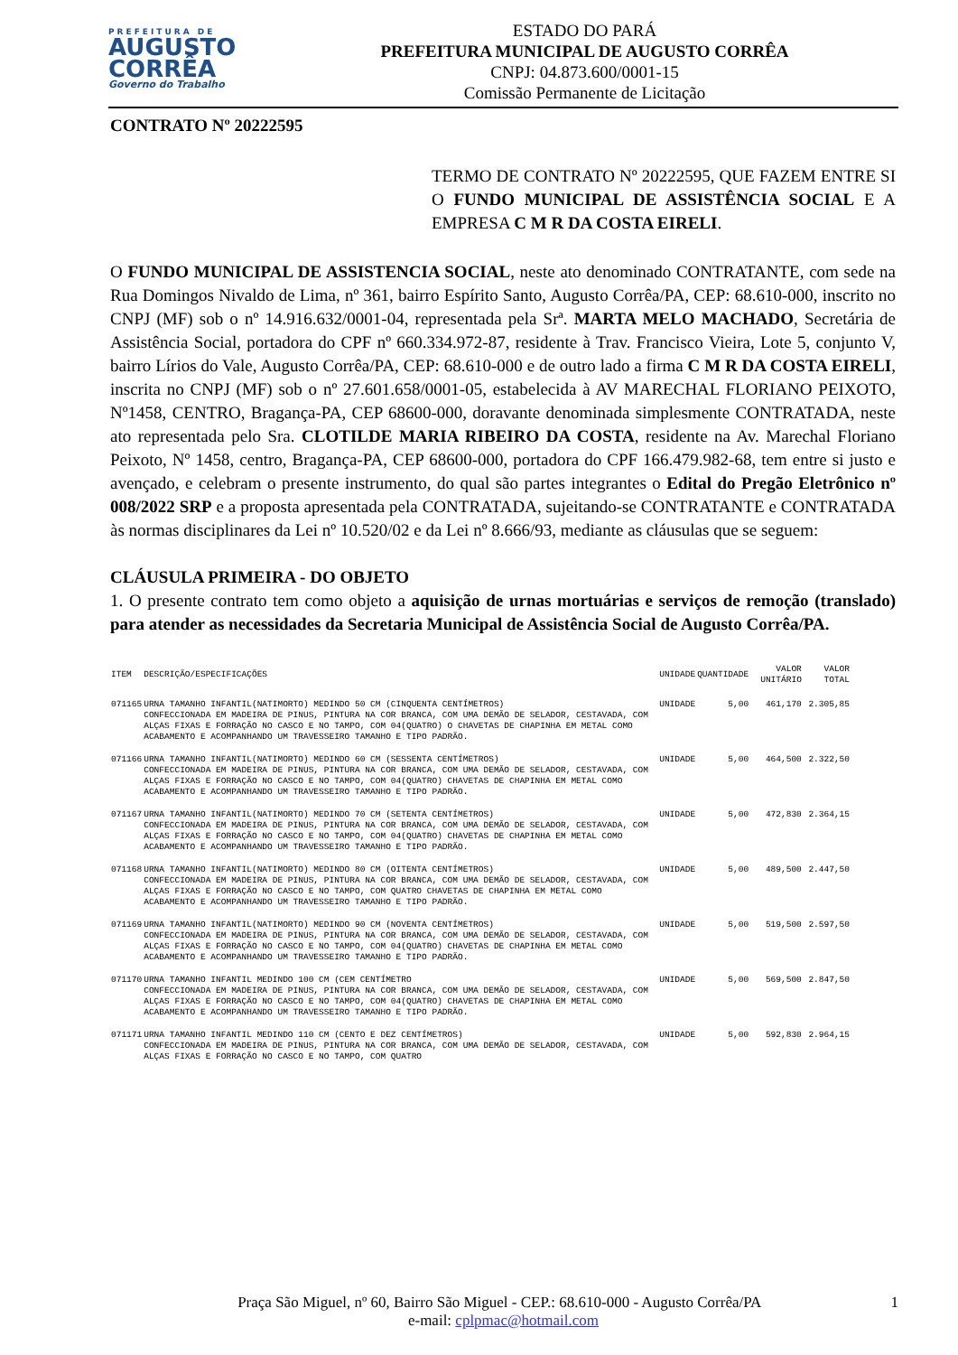PREFEITURA DE
AUGUSTO
CORRÊA
Governo do Trabalho
ESTADO DO PARÁ
PREFEITURA MUNICIPAL DE AUGUSTO CORRÊA
CNPJ: 04.873.600/0001-15
Comissão Permanente de Licitação
CONTRATO Nº 20222595
TERMO DE CONTRATO Nº 20222595, QUE FAZEM ENTRE SI O FUNDO MUNICIPAL DE ASSISTÊNCIA SOCIAL E A EMPRESA C M R DA COSTA EIRELI.
O FUNDO MUNICIPAL DE ASSISTENCIA SOCIAL, neste ato denominado CONTRATANTE, com sede na Rua Domingos Nivaldo de Lima, nº 361, bairro Espírito Santo, Augusto Corrêa/PA, CEP: 68.610-000, inscrito no CNPJ (MF) sob o nº 14.916.632/0001-04, representada pela Srª. MARTA MELO MACHADO, Secretária de Assistência Social, portadora do CPF nº 660.334.972-87, residente à Trav. Francisco Vieira, Lote 5, conjunto V, bairro Lírios do Vale, Augusto Corrêa/PA, CEP: 68.610-000 e de outro lado a firma C M R DA COSTA EIRELI, inscrita no CNPJ (MF) sob o nº 27.601.658/0001-05, estabelecida à AV MARECHAL FLORIANO PEIXOTO, Nº1458, CENTRO, Bragança-PA, CEP 68600-000, doravante denominada simplesmente CONTRATADA, neste ato representada pelo Sra. CLOTILDE MARIA RIBEIRO DA COSTA, residente na Av. Marechal Floriano Peixoto, Nº 1458, centro, Bragança-PA, CEP 68600-000, portadora do CPF 166.479.982-68, tem entre si justo e avençado, e celebram o presente instrumento, do qual são partes integrantes o Edital do Pregão Eletrônico nº 008/2022 SRP e a proposta apresentada pela CONTRATADA, sujeitando-se CONTRATANTE e CONTRATADA às normas disciplinares da Lei nº 10.520/02 e da Lei nº 8.666/93, mediante as cláusulas que se seguem:
CLÁUSULA PRIMEIRA - DO OBJETO
1. O presente contrato tem como objeto a aquisição de urnas mortuárias e serviços de remoção (translado) para atender as necessidades da Secretaria Municipal de Assistência Social de Augusto Corrêa/PA.
| ITEM | DESCRIÇÃO/ESPECIFICAÇÕES | UNIDADE | QUANTIDADE | VALOR UNITÁRIO | VALOR TOTAL |
| --- | --- | --- | --- | --- | --- |
| 071165 | URNA TAMANHO INFANTIL(NATIMORTO) MEDINDO 50 CM (CINQUENTA CENTÍMETROS) CONFECCIONADA EM MADEIRA DE PINUS, PINTURA NA COR BRANCA, COM UMA DEMÃO DE SELADOR, CESTAVADA, COM ALÇAS FIXAS E FORRAÇÃO NO CASCO E NO TAMPO, COM 04(QUATRO) O CHAVETAS DE CHAPINHA EM METAL COMO ACABAMENTO E ACOMPANHANDO UM TRAVESSEIRO TAMANHO E TIPO PADRÃO. | UNIDADE | 5,00 | 461,170 | 2.305,85 |
| 071166 | URNA TAMANHO INFANTIL(NATIMORTO) MEDINDO 60 CM (SESSENTA CENTÍMETROS) CONFECCIONADA EM MADEIRA DE PINUS, PINTURA NA COR BRANCA, COM UMA DEMÃO DE SELADOR, CESTAVADA, COM ALÇAS FIXAS E FORRAÇÃO NO CASCO E NO TAMPO, COM 04(QUATRO) CHAVETAS DE CHAPINHA EM METAL COMO ACABAMENTO E ACOMPANHANDO UM TRAVESSEIRO TAMANHO E TIPO PADRÃO. | UNIDADE | 5,00 | 464,500 | 2.322,50 |
| 071167 | URNA TAMANHO INFANTIL(NATIMORTO) MEDINDO 70 CM (SETENTA CENTÍMETROS) CONFECCIONADA EM MADEIRA DE PINUS, PINTURA NA COR BRANCA, COM UMA DEMÃO DE SELADOR, CESTAVADA, COM ALÇAS FIXAS E FORRAÇÃO NO CASCO E NO TAMPO, COM 04(QUATRO) CHAVETAS DE CHAPINHA EM METAL COMO ACABAMENTO E ACOMPANHANDO UM TRAVESSEIRO TAMANHO E TIPO PADRÃO. | UNIDADE | 5,00 | 472,830 | 2.364,15 |
| 071168 | URNA TAMANHO INFANTIL(NATIMORTO) MEDINDO 80 CM (OITENTA CENTÍMETROS) CONFECCIONADA EM MADEIRA DE PINUS, PINTURA NA COR BRANCA, COM UMA DEMÃO DE SELADOR, CESTAVADA, COM ALÇAS FIXAS E FORRAÇÃO NO CASCO E NO TAMPO, COM QUATRO CHAVETAS DE CHAPINHA EM METAL COMO ACABAMENTO E ACOMPANHANDO UM TRAVESSEIRO TAMANHO E TIPO PADRÃO. | UNIDADE | 5,00 | 489,500 | 2.447,50 |
| 071169 | URNA TAMANHO INFANTIL(NATIMORTO) MEDINDO 90 CM (NOVENTA CENTÍMETROS) CONFECCIONADA EM MADEIRA DE PINUS, PINTURA NA COR BRANCA, COM UMA DEMÃO DE SELADOR, CESTAVADA, COM ALÇAS FIXAS E FORRAÇÃO NO CASCO E NO TAMPO, COM 04(QUATRO) CHAVETAS DE CHAPINHA EM METAL COMO ACABAMENTO E ACOMPANHANDO UM TRAVESSEIRO TAMANHO E TIPO PADRÃO. | UNIDADE | 5,00 | 519,500 | 2.597,50 |
| 071170 | URNA TAMANHO INFANTIL MEDINDO 100 CM (CEM CENTÍMETRO CONFECCIONADA EM MADEIRA DE PINUS, PINTURA NA COR BRANCA, COM UMA DEMÃO DE SELADOR, CESTAVADA, COM ALÇAS FIXAS E FORRAÇÃO NO CASCO E NO TAMPO, COM 04(QUATRO) CHAVETAS DE CHAPINHA EM METAL COMO ACABAMENTO E ACOMPANHANDO UM TRAVESSEIRO TAMANHO E TIPO PADRÃO. | UNIDADE | 5,00 | 569,500 | 2.847,50 |
| 071171 | URNA TAMANHO INFANTIL MEDINDO 110 CM (CENTO E DEZ CENTÍMETROS) CONFECCIONADA EM MADEIRA DE PINUS, PINTURA NA COR BRANCA, COM UMA DEMÃO DE SELADOR, CESTAVADA, COM ALÇAS FIXAS E FORRAÇÃO NO CASCO E NO TAMPO, COM QUATRO | UNIDADE | 5,00 | 592,830 | 2.964,15 |
Praça São Miguel, nº 60, Bairro São Miguel - CEP.: 68.610-000 - Augusto Corrêa/PA 1
e-mail: cplpmac@hotmail.com